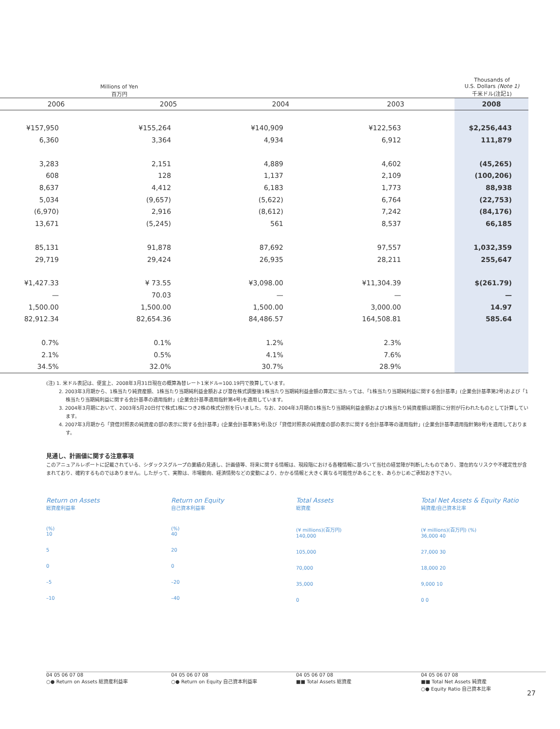Millions of Yen
百万円
Thousands of
U.S. Dollars (Note 1)
千米ドル(注記1)
| 2006 | 2005 | 2004 | 2003 | 2008 |
| --- | --- | --- | --- | --- |
| ¥157,950 | ¥155,264 | ¥140,909 | ¥122,563 | $2,256,443 |
| 6,360 | 3,364 | 4,934 | 6,912 | 111,879 |
| 3,283 | 2,151 | 4,889 | 4,602 | (45,265) |
| 608 | 128 | 1,137 | 2,109 | (100,206) |
| 8,637 | 4,412 | 6,183 | 1,773 | 88,938 |
| 5,034 | (9,657) | (5,622) | 6,764 | (22,753) |
| (6,970) | 2,916 | (8,612) | 7,242 | (84,176) |
| 13,671 | (5,245) | 561 | 8,537 | 66,185 |
| 85,131 | 91,878 | 87,692 | 97,557 | 1,032,359 |
| 29,719 | 29,424 | 26,935 | 28,211 | 255,647 |
| ¥1,427.33 | ¥ 73.55 | ¥3,098.00 | ¥11,304.39 | $(261.79) |
| — | 70.03 | — | — | — |
| 1,500.00 | 1,500.00 | 1,500.00 | 3,000.00 | 14.97 |
| 82,912.34 | 82,654.36 | 84,486.57 | 164,508.81 | 585.64 |
| 0.7% | 0.1% | 1.2% | 2.3% | |
| 2.1% | 0.5% | 4.1% | 7.6% | |
| 34.5% | 32.0% | 30.7% | 28.9% | |
(注) 1. 米ドル表記は、便宜上、2008年3月31日現在の概算為替レート1米ドル=100.19円で換算しています。
2. 2003年3月期から、1株当たり純資産額、1株当たり当期純利益金額および潜在株式調整後1株当たり当期純利益金額の算定に当たっては、「1株当たり当期純利益に関する会計基準」(企業会計基準第2号)および「1株当たり当期純利益に関する会計基準の適用指針」(企業会計基準適用指針第4号)を適用しています。
3. 2004年3月期において、2003年5月20日付で株式1株につき2株の株式分割を行いました。なお、2004年3月期の1株当たり当期純利益金額および1株当たり純資産額は期首に分割が行われたものとして計算しています。
4. 2007年3月期から「貸借対照表の純資産の部の表示に関する会計基準」(企業会計基準第5号)及び「貸借対照表の純資産の部の表示に関する会計基準等の運用指針」(企業会計基準適用指針第8号)を適用しております。
見通し、計画値に関する注意事項
このアニュアルレポートに記載されている、シダックスグループの業績の見通し、計画値等、将来に関する情報は、現段階における各種情報に基づいて当社の経営陣が判断したものであり、潜在的なリスクや不確定性が含まれており、確約するものではありません。したがって、実際は、市場動向、経済情勢などの変動により、かかる情報と大きく異なる可能性があることを、あらかじめご承知おき下さい。
Return on Assets
総資産利益率
(%)
10
5
0
–5
–10
04 05 06 07 08
○● Return on Assets 総資産利益率
Return on Equity
自己資本利益率
(%)
40
20
0
–20
–40
04 05 06 07 08
○● Return on Equity 自己資本利益率
Total Assets
総資産
(¥ millions)(百万円)
140,000
105,000
70,000
35,000
0
04 05 06 07 08
■■ Total Assets 総資産
Total Net Assets & Equity Ratio
純資産/自己資本比率
(¥ millions)(百万円) (%)
36,000 40
27,000 30
18,000 20
9,000 10
0 0
04 05 06 07 08
■■ Total Net Assets 純資産
○● Equity Ratio 自己資本比率
27